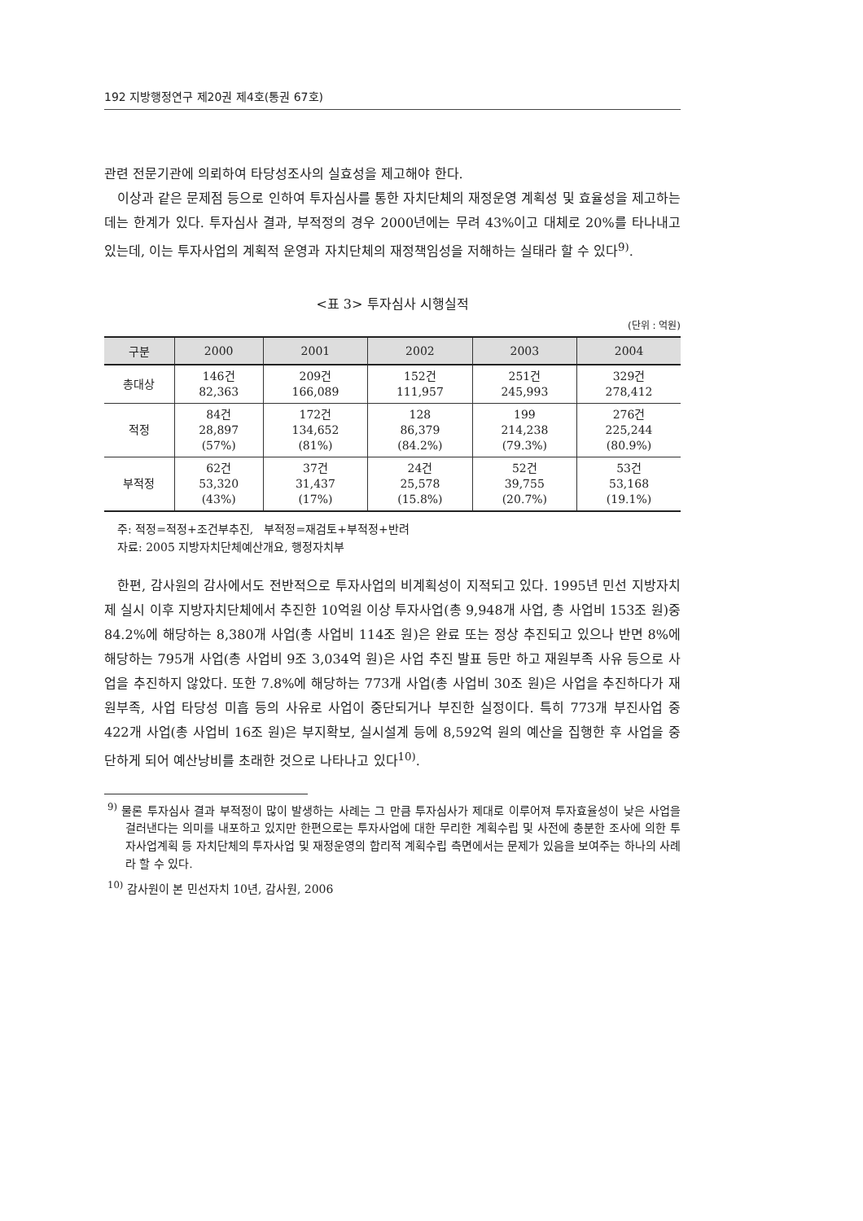192 지방행정연구 제20권 제4호(통권 67호)
관련 전문기관에 의뢰하여 타당성조사의 실효성을 제고해야 한다.
이상과 같은 문제점 등으로 인하여 투자심사를 통한 자치단체의 재정운영 계획성 및 효율성을 제고하는 데는 한계가 있다. 투자심사 결과, 부적정의 경우 2000년에는 무려 43%이고 대체로 20%를 타나내고 있는데, 이는 투자사업의 계획적 운영과 자치단체의 재정책임성을 저해하는 실태라 할 수 있다<sup>9)</sup>.
<표 3> 투자심사 시행실적
(단위 : 억원)
| 구분 | 2000 | 2001 | 2002 | 2003 | 2004 |
| --- | --- | --- | --- | --- | --- |
| 총대상 | 146건 82,363 | 209건 166,089 | 152건 111,957 | 251건 245,993 | 329건 278,412 |
| 적정 | 84건 28,897 (57%) | 172건 134,652 (81%) | 128 86,379 (84.2%) | 199 214,238 (79.3%) | 276건 225,244 (80.9%) |
| 부적정 | 62건 53,320 (43%) | 37건 31,437 (17%) | 24건 25,578 (15.8%) | 52건 39,755 (20.7%) | 53건 53,168 (19.1%) |
주: 적정=적정+조건부추진, 부적정=재검토+부적정+반려
자료: 2005 지방자치단체예산개요, 행정자치부
한편, 감사원의 감사에서도 전반적으로 투자사업의 비계획성이 지적되고 있다. 1995년 민선 지방자치제 실시 이후 지방자치단체에서 추진한 10억원 이상 투자사업(총 9,948개 사업, 총 사업비 153조 원)중 84.2%에 해당하는 8,380개 사업(총 사업비 114조 원)은 완료 또는 정상 추진되고 있으나 반면 8%에 해당하는 795개 사업(총 사업비 9조 3,034억 원)은 사업 추진 발표 등만 하고 재원부족 사유 등으로 사업을 추진하지 않았다. 또한 7.8%에 해당하는 773개 사업(총 사업비 30조 원)은 사업을 추진하다가 재원부족, 사업 타당성 미흡 등의 사유로 사업이 중단되거나 부진한 실정이다. 특히 773개 부진사업 중 422개 사업(총 사업비 16조 원)은 부지확보, 실시설계 등에 8,592억 원의 예산을 집행한 후 사업을 중단하게 되어 예산낭비를 초래한 것으로 나타나고 있다<sup>10)</sup>.
<sup>9)</sup> 물론 투자심사 결과 부적정이 많이 발생하는 사례는 그 만큼 투자심사가 제대로 이루어져 투자효율성이 낮은 사업을 걸러낸다는 의미를 내포하고 있지만 한편으로는 투자사업에 대한 무리한 계획수립 및 사전에 충분한 조사에 의한 투자사업계획 등 자치단체의 투자사업 및 재정운영의 합리적 계획수립 측면에서는 문제가 있음을 보여주는 하나의 사례라 할 수 있다.
<sup>10)</sup> 감사원이 본 민선자치 10년, 감사원, 2006